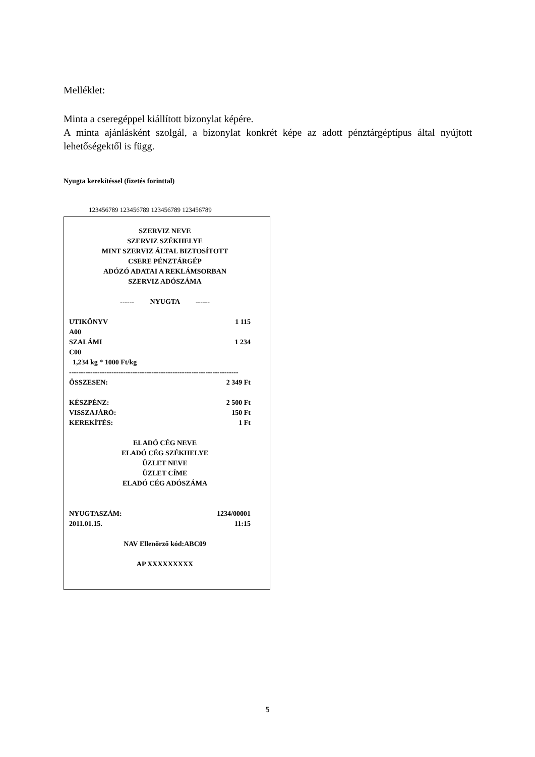Melléklet:
Minta a cseregéppel kiállított bizonylat képére.
A minta ajánlásként szolgál, a bizonylat konkrét képe az adott pénztárgéptípus által nyújtott lehetőségektől is függ.
Nyugta kerekítéssel (fizetés forinttal)
123456789 123456789 123456789 123456789
SZERVIZ NEVE
SZERVIZ SZÉKHELYE
MINT SZERVIZ ÁLTAL BIZTOSÍTOTT
CSERE PÉNZTÁRGÉP
ADÓZÓ ADATAI A REKLÁMSORBAN
SZERVIZ ADÓSZÁMA
------ NYUGTA ------
UTIKÖNYV 1 115
A00
SZALÁMI 1 234
C00
1,234 kg * 1000 Ft/kg
------------------------------------------------------------------------
ÖSSZESEN: 2 349 Ft
KÉSZPÉNZ: 2 500 Ft
VISSZAJÁRÓ: 150 Ft
KEREKÍTÉS: 1 Ft
ELADÓ CÉG NEVE
ELADÓ CÉG SZÉKHELYE
ÜZLET NEVE
ÜZLET CÍME
ELADÓ CÉG ADÓSZÁMA
NYUGTASZÁM: 1234/00001
2011.01.15. 11:15
NAV Ellenőrző kód:ABC09
AP XXXXXXXXX
5